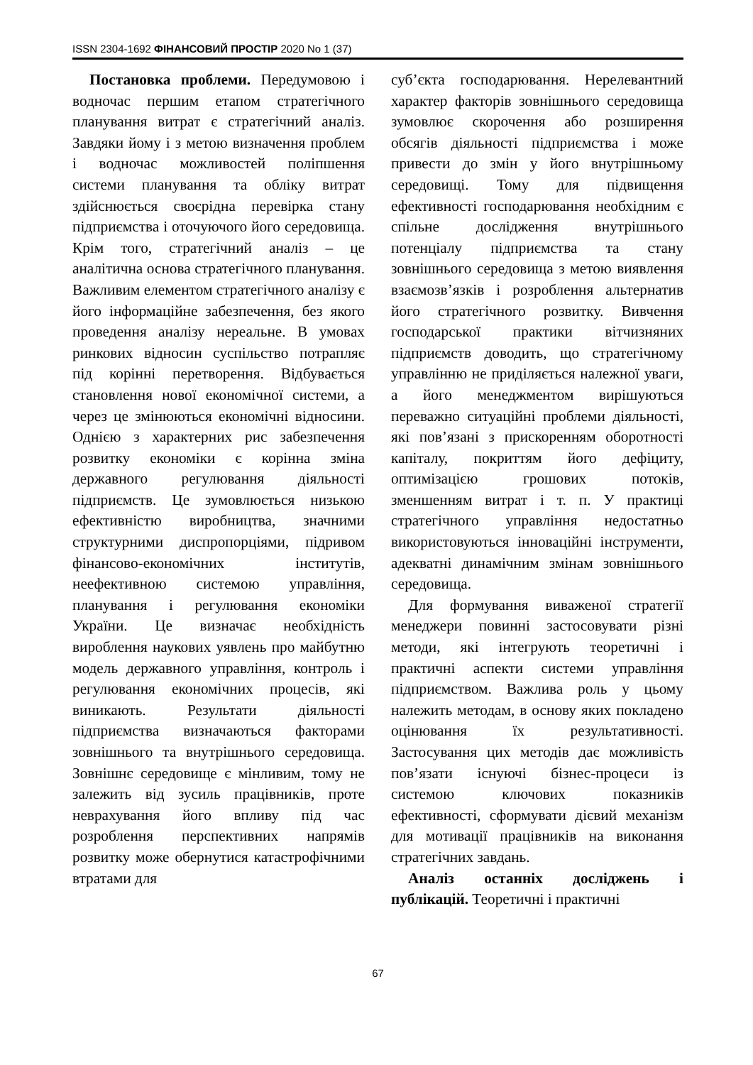ISSN 2304-1692 ФІНАНСОВИЙ ПРОСТІР 2020 No 1 (37)
Постановка проблеми. Передумовою і водночас першим етапом стратегічного планування витрат є стратегічний аналіз. Завдяки йому і з метою визначення проблем і водночас можливостей поліпшення системи планування та обліку витрат здійснюється своєрідна перевірка стану підприємства і оточуючого його середовища. Крім того, стратегічний аналіз – це аналітична основа стратегічного планування. Важливим елементом стратегічного аналізу є його інформаційне забезпечення, без якого проведення аналізу нереальне. В умовах ринкових відносин суспільство потрапляє під корінні перетворення. Відбувається становлення нової економічної системи, а через це змінюються економічні відносини. Однією з характерних рис забезпечення розвитку економіки є корінна зміна державного регулювання діяльності підприємств. Це зумовлюється низькою ефективністю виробництва, значними структурними диспропорціями, підривом фінансово-економічних інститутів, неефективною системою управління, планування і регулювання економіки України. Це визначає необхідність вироблення наукових уявлень про майбутню модель державного управління, контроль і регулювання економічних процесів, які виникають. Результати діяльності підприємства визначаються факторами зовнішнього та внутрішнього середовища. Зовнішнє середовище є мінливим, тому не залежить від зусиль працівників, проте неврахування його впливу під час розроблення перспективних напрямів розвитку може обернутися катастрофічними втратами для
суб’єкта господарювання. Нерелевантний характер факторів зовнішнього середовища зумовлює скорочення або розширення обсягів діяльності підприємства і може привести до змін у його внутрішньому середовищі. Тому для підвищення ефективності господарювання необхідним є спільне дослідження внутрішнього потенціалу підприємства та стану зовнішнього середовища з метою виявлення взаємозв’язків і розроблення альтернатив його стратегічного розвитку. Вивчення господарської практики вітчизняних підприємств доводить, що стратегічному управлінню не приділяється належної уваги, а його менеджментом вирішуються переважно ситуаційні проблеми діяльності, які пов’язані з прискоренням оборотності капіталу, покриттям його дефіциту, оптимізацією грошових потоків, зменшенням витрат і т. п. У практиці стратегічного управління недостатньо використовуються інноваційні інструменти, адекватні динамічним змінам зовнішнього середовища.
Для формування виваженої стратегії менеджери повинні застосовувати різні методи, які інтегрують теоретичні і практичні аспекти системи управління підприємством. Важлива роль у цьому належить методам, в основу яких покладено оцінювання їх результативності. Застосування цих методів дає можливість пов’язати існуючі бізнес-процеси із системою ключових показників ефективності, сформувати дієвий механізм для мотивації працівників на виконання стратегічних завдань.
Аналіз останніх досліджень і публікацій. Теоретичні і практичні
67